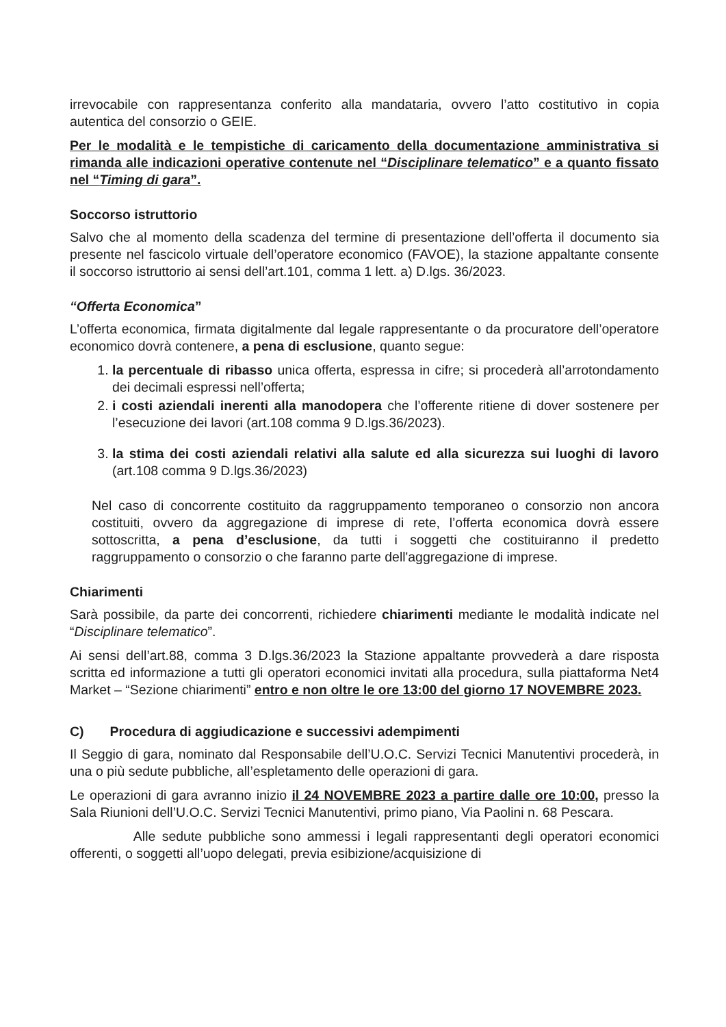irrevocabile con rappresentanza conferito alla mandataria, ovvero l’atto costitutivo in copia autentica del consorzio o GEIE.
Per le modalità e le tempistiche di caricamento della documentazione amministrativa si rimanda alle indicazioni operative contenute nel “Disciplinare telematico” e a quanto fissato nel “Timing di gara”.
Soccorso istruttorio
Salvo che al momento della scadenza del termine di presentazione dell’offerta il documento sia presente nel fascicolo virtuale dell’operatore economico (FAVOE), la stazione appaltante consente il soccorso istruttorio ai sensi dell’art.101, comma 1 lett. a) D.lgs. 36/2023.
“Offerta Economica”
L’offerta economica, firmata digitalmente dal legale rappresentante o da procuratore dell’operatore economico dovrà contenere, a pena di esclusione, quanto segue:
1. la percentuale di ribasso unica offerta, espressa in cifre; si procederà all’arrotondamento dei decimali espressi nell’offerta;
2. i costi aziendali inerenti alla manodopera che l’offerente ritiene di dover sostenere per l’esecuzione dei lavori (art.108 comma 9 D.lgs.36/2023).
3. la stima dei costi aziendali relativi alla salute ed alla sicurezza sui luoghi di lavoro (art.108 comma 9 D.lgs.36/2023)
Nel caso di concorrente costituito da raggruppamento temporaneo o consorzio non ancora costituiti, ovvero da aggregazione di imprese di rete, l’offerta economica dovrà essere sottoscritta, a pena d’esclusione, da tutti i soggetti che costituiranno il predetto raggruppamento o consorzio o che faranno parte dell'aggregazione di imprese.
Chiarimenti
Sarà possibile, da parte dei concorrenti, richiedere chiarimenti mediante le modalità indicate nel “Disciplinare telematico”.
Ai sensi dell’art.88, comma 3 D.lgs.36/2023 la Stazione appaltante provvederà a dare risposta scritta ed informazione a tutti gli operatori economici invitati alla procedura, sulla piattaforma Net4 Market – “Sezione chiarimenti” entro e non oltre le ore 13:00 del giorno 17 NOVEMBRE 2023.
C) Procedura di aggiudicazione e successivi adempimenti
Il Seggio di gara, nominato dal Responsabile dell’U.O.C. Servizi Tecnici Manutentivi procederà, in una o più sedute pubbliche, all’espletamento delle operazioni di gara.
Le operazioni di gara avranno inizio il 24 NOVEMBRE 2023 a partire dalle ore 10:00, presso la Sala Riunioni dell’U.O.C. Servizi Tecnici Manutentivi, primo piano, Via Paolini n. 68 Pescara.
Alle sedute pubbliche sono ammessi i legali rappresentanti degli operatori economici offerenti, o soggetti all’uopo delegati, previa esibizione/acquisizione di